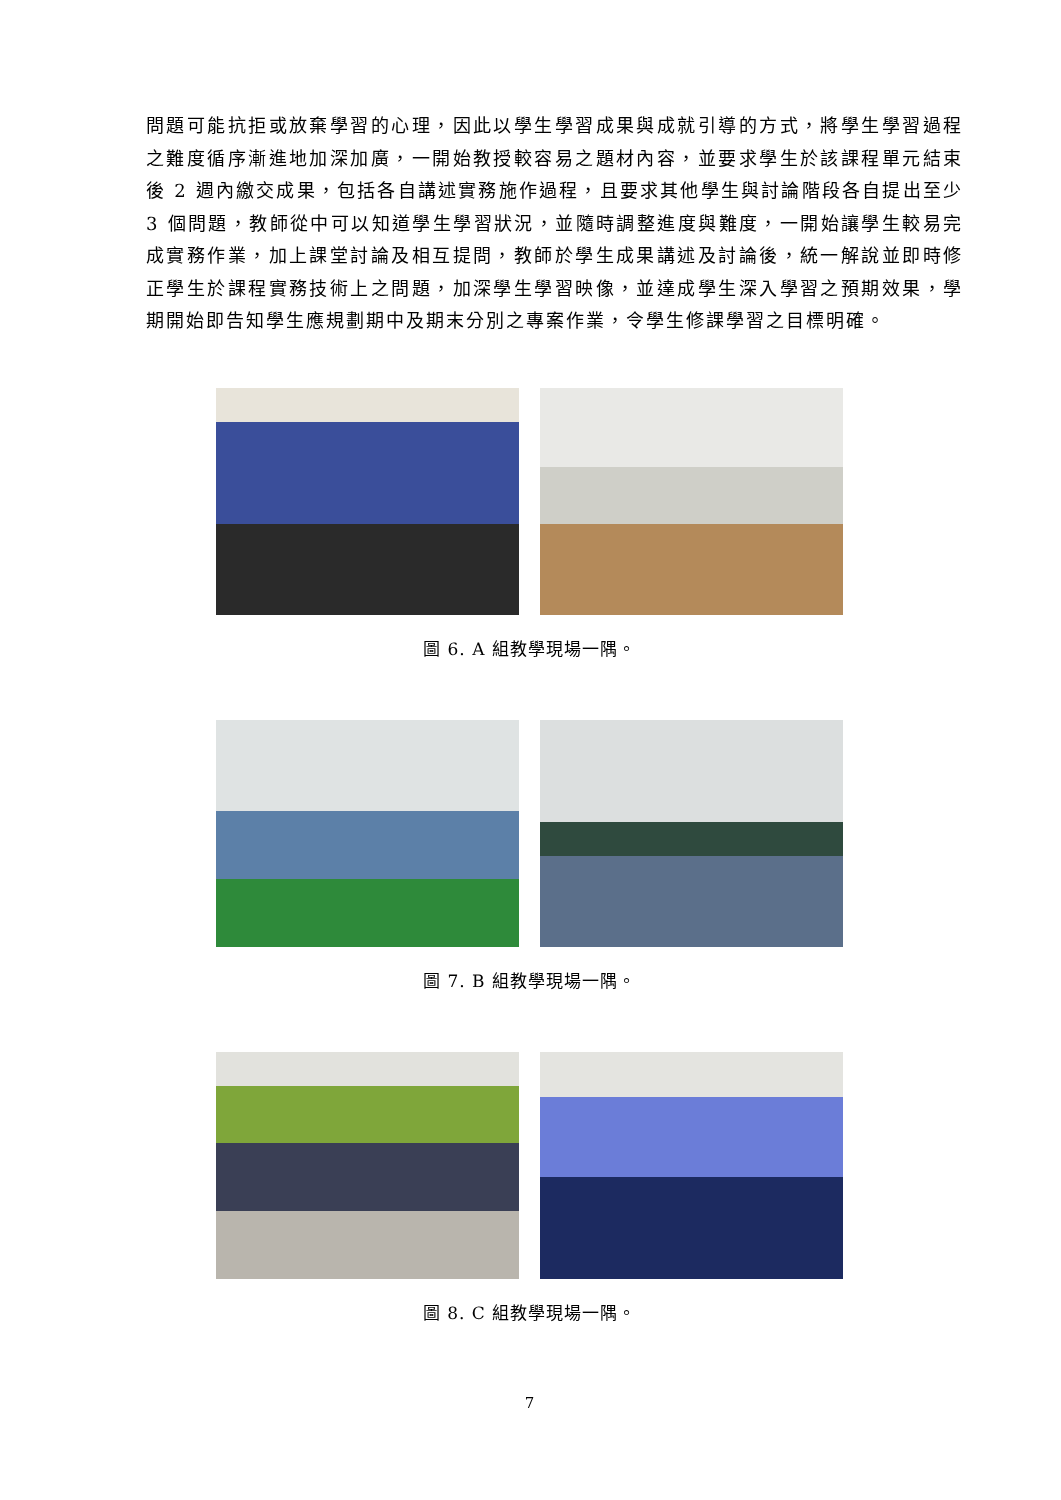問題可能抗拒或放棄學習的心理，因此以學生學習成果與成就引導的方式，將學生學習過程之難度循序漸進地加深加廣，一開始教授較容易之題材內容，並要求學生於該課程單元結束後 2 週內繳交成果，包括各自講述實務施作過程，且要求其他學生與討論階段各自提出至少 3 個問題，教師從中可以知道學生學習狀況，並隨時調整進度與難度，一開始讓學生較易完成實務作業，加上課堂討論及相互提問，教師於學生成果講述及討論後，統一解說並即時修正學生於課程實務技術上之問題，加深學生學習映像，並達成學生深入學習之預期效果，學期開始即告知學生應規劃期中及期末分別之專案作業，令學生修課學習之目標明確。
圖 6. A 組教學現場一隅。
圖 7. B 組教學現場一隅。
圖 8. C 組教學現場一隅。
7